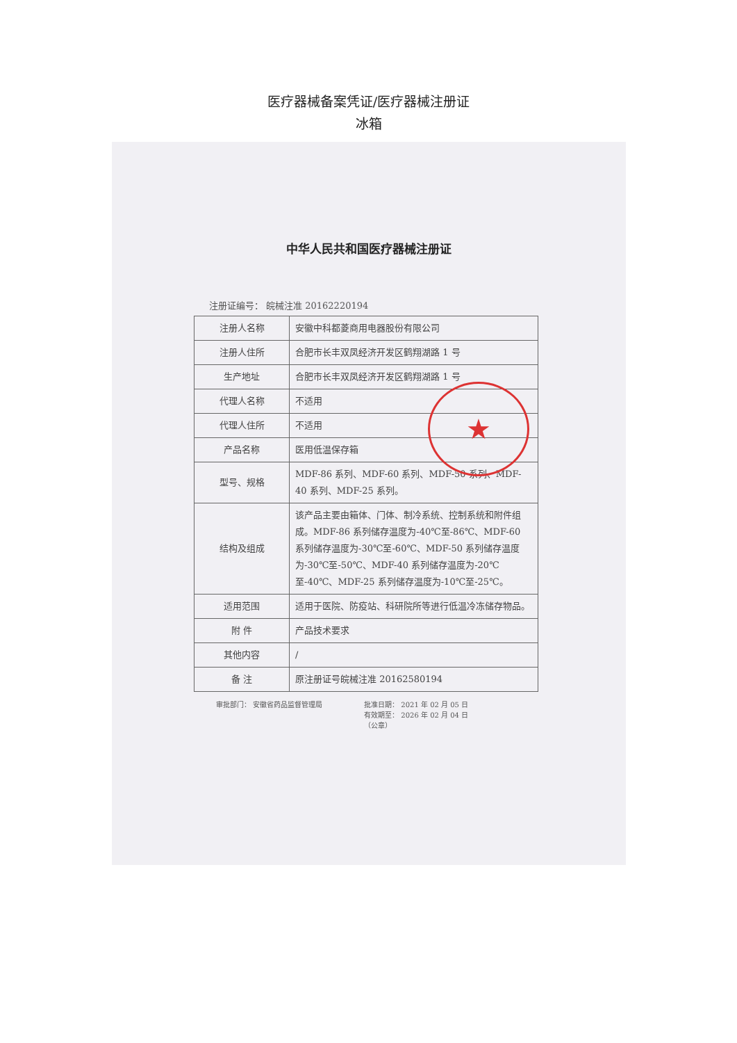医疗器械备案凭证/医疗器械注册证
冰箱
★
中华人民共和国医疗器械注册证
注册证编号： 皖械注准 20162220194
| 注册人名称 | 安徽中科都菱商用电器股份有限公司 |
| 注册人住所 | 合肥市长丰双凤经济开发区鹤翔湖路 1 号 |
| 生产地址 | 合肥市长丰双凤经济开发区鹤翔湖路 1 号 |
| 代理人名称 | 不适用 |
| 代理人住所 | 不适用 |
| 产品名称 | 医用低温保存箱 |
| 型号、规格 | MDF-86 系列、MDF-60 系列、MDF-50 系列、MDF-40 系列、MDF-25 系列。 |
| 结构及组成 | 该产品主要由箱体、门体、制冷系统、控制系统和附件组成。MDF-86 系列储存温度为-40℃至-86℃、MDF-60 系列储存温度为-30℃至-60℃、MDF-50 系列储存温度为-30℃至-50℃、MDF-40 系列储存温度为-20℃至-40℃、MDF-25 系列储存温度为-10℃至-25℃。 |
| 适用范围 | 适用于医院、防疫站、科研院所等进行低温冷冻储存物品。 |
| 附 件 | 产品技术要求 |
| 其他内容 | / |
| 备 注 | 原注册证号皖械注准 20162580194 |
审批部门： 安徽省药品监督管理局 批准日期： 2021 年 02 月 05 日
有效期至： 2026 年 02 月 04 日
（公章）